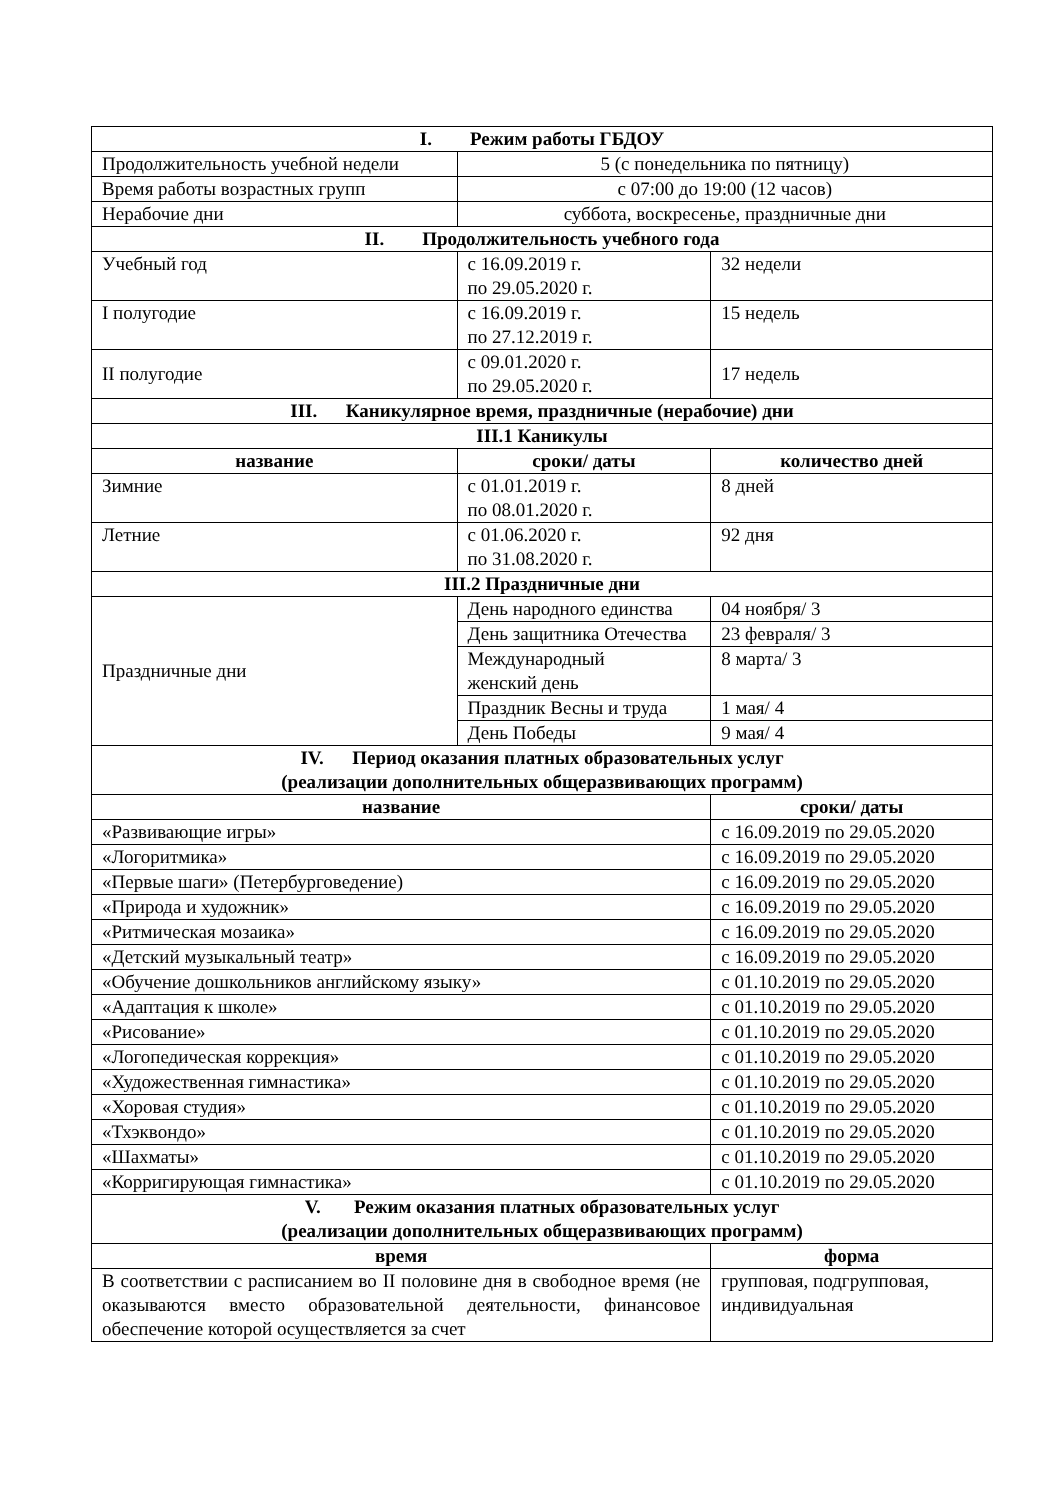| I. Режим работы ГБДОУ | | |
| --- | --- | --- |
| Продолжительность учебной недели | 5 (с понедельника по пятницу) | |
| Время работы возрастных групп | с 07:00 до 19:00 (12 часов) | |
| Нерабочие дни | суббота, воскресенье, праздничные дни | |
| II. Продолжительность учебного года | | |
| Учебный год | с 16.09.2019 г. по 29.05.2020 г. | 32 недели |
| I полугодие | с 16.09.2019 г. по 27.12.2019 г. | 15 недель |
| II полугодие | с 09.01.2020 г. по 29.05.2020 г. | 17 недель |
| III. Каникулярное время, праздничные (нерабочие) дни | | |
| III.1 Каникулы | | |
| название | сроки/ даты | количество дней |
| Зимние | с 01.01.2019 г. по 08.01.2020 г. | 8 дней |
| Летние | с 01.06.2020 г. по 31.08.2020 г. | 92 дня |
| III.2 Праздничные дни | | |
| Праздничные дни | День народного единства | 04 ноября/ 3 |
| | День защитника Отечества | 23 февраля/ 3 |
| | Международный женский день | 8 марта/ 3 |
| | Праздник Весны и труда | 1 мая/ 4 |
| | День Победы | 9 мая/ 4 |
| IV. Период оказания платных образовательных услуг (реализации дополнительных общеразвивающих программ) | | |
| название | | сроки/ даты |
| «Развивающие игры» | | с 16.09.2019 по 29.05.2020 |
| «Логоритмика» | | с 16.09.2019 по 29.05.2020 |
| «Первые шаги» (Петербурговедение) | | с 16.09.2019 по 29.05.2020 |
| «Природа и художник» | | с 16.09.2019 по 29.05.2020 |
| «Ритмическая мозаика» | | с 16.09.2019 по 29.05.2020 |
| «Детский музыкальный театр» | | с 16.09.2019 по 29.05.2020 |
| «Обучение дошкольников английскому языку» | | с 01.10.2019 по 29.05.2020 |
| «Адаптация к школе» | | с 01.10.2019 по 29.05.2020 |
| «Рисование» | | с 01.10.2019 по 29.05.2020 |
| «Логопедическая коррекция» | | с 01.10.2019 по 29.05.2020 |
| «Художественная гимнастика» | | с 01.10.2019 по 29.05.2020 |
| «Хоровая студия» | | с 01.10.2019 по 29.05.2020 |
| «Тхэквондо» | | с 01.10.2019 по 29.05.2020 |
| «Шахматы» | | с 01.10.2019 по 29.05.2020 |
| «Корригирующая гимнастика» | | с 01.10.2019 по 29.05.2020 |
| V. Режим оказания платных образовательных услуг (реализации дополнительных общеразвивающих программ) | | |
| время | | форма |
| В соответствии с расписанием во II половине дня в свободное время (не оказываются вместо образовательной деятельности, финансовое обеспечение которой осуществляется за счет | | групповая, подгрупповая, индивидуальная |